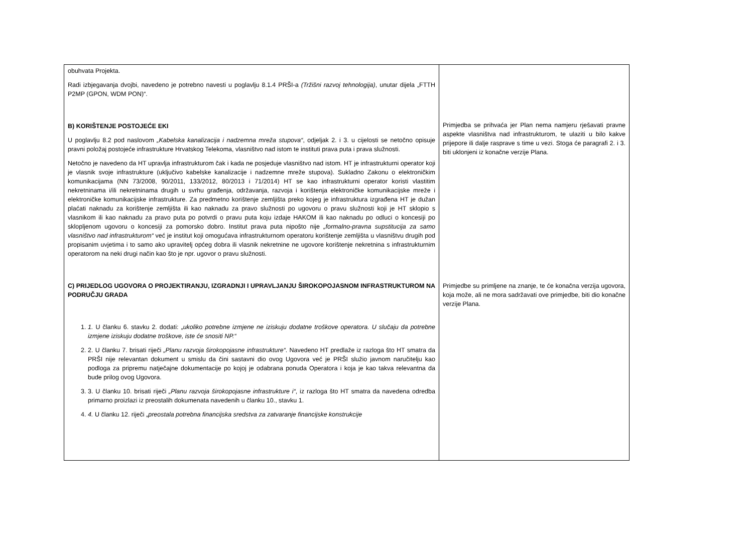| obuhvata Projekta. Radi izbjegavanja dvojbi, navedeno je potrebno navesti u poglavlju 8.1.4 PRŠI-a (Tržišni razvoj tehnologija) , unutar dijela „FTTH P2MP (GPON, WDM PON)“. B) KORIŠTENJE POSTOJEĆE EKI U poglavlju 8.2 pod naslovom „Kabelska kanalizacija i nadzemna mreža stupova“ , odjeljak 2. i 3. u cijelosti se netočno opisuje pravni položaj postojeće infrastrukture Hrvatskog Telekoma, vlasništvo nad istom te instituti prava puta i prava služnosti. Netočno je navedeno da HT upravlja infrastrukturom čak i kada ne posjeduje vlasništvo nad istom. HT je infrastrukturni operator koji je vlasnik svoje infrastrukture (uključivo kabelske kanalizacije i nadzemne mreže stupova). Sukladno Zakonu o elektroničkim komunikacijama (NN 73/2008, 90/2011, 133/2012, 80/2013 i 71/2014) HT se kao infrastrukturni operator koristi vlastitim nekretninama i/ili nekretninama drugih u svrhu građenja, održavanja, razvoja i korištenja elektroničke komunikacijske mreže i elektroničke komunikacijske infrastrukture. Za predmetno korištenje zemljišta preko kojeg je infrastruktura izgrađena HT je dužan plaćati naknadu za korištenje zemljišta ili kao naknadu za pravo služnosti po ugovoru o pravu služnosti koji je HT sklopio s vlasnikom ili kao naknadu za pravo puta po potvrdi o pravu puta koju izdaje HAKOM ili kao naknadu po odluci o koncesiji po sklopljenom ugovoru o koncesiji za pomorsko dobro. Institut prava puta nipošto nije „formalno-pravna supstitucija za samo vlasništvo nad infrastrukturom“ već je institut koji omogućava infrastrukturnom operatoru korištenje zemljišta u vlasništvu drugih pod propisanim uvjetima i to samo ako upravitelj općeg dobra ili vlasnik nekretnine ne ugovore korištenje nekretnina s infrastrukturnim operatorom na neki drugi način kao što je npr. ugovor o pravu služnosti. C) PRIJEDLOG UGOVORA O PROJEKTIRANJU, IZGRADNJI I UPRAVLJANJU ŠIROKOPOJASNOM INFRASTRUKTUROM NA PODRUČJU GRADA 1. 1. U članku 6. stavku 2. dodati: „ ukoliko potrebne izmjene ne iziskuju dodatne troškove operatora. U slučaju da potrebne izmjene iziskuju dodatne troškove, iste će snositi NP.“ 2. 2. U članku 7. brisati riječi „Planu razvoja širokopojasne infrastrukture“ . Navedeno HT predlaže iz razloga što HT smatra da PRŠI nije relevantan dokument u smislu da čini sastavni dio ovog Ugovora već je PRŠI služio javnom naručitelju kao podloga za pripremu natječajne dokumentacije po kojoj je odabrana ponuda Operatora i koja je kao takva relevantna da bude prilog ovog Ugovora. 3. 3. U članku 10. brisati riječi „Planu razvoja širokopojasne infrastrukture i“ , iz razloga što HT smatra da navedena odredba primarno proizlazi iz preostalih dokumenata navedenih u članku 10., stavku 1. 4. 4. U članku 12. riječi „ preostala potrebna financijska sredstva za zatvaranje financijske konstrukcije | Primjedba se prihvaća jer Plan nema namjeru rješavati pravne aspekte vlasništva nad infrastrukturom, te ulaziti u bilo kakve prijepore ili dalje rasprave s time u vezi. Stoga će paragrafi 2. i 3. biti uklonjeni iz konačne verzije Plana. Primjedbe su primljene na znanje, te će konačna verzija ugovora, koja može, ali ne mora sadržavati ove primjedbe, biti dio konačne verzije Plana. |